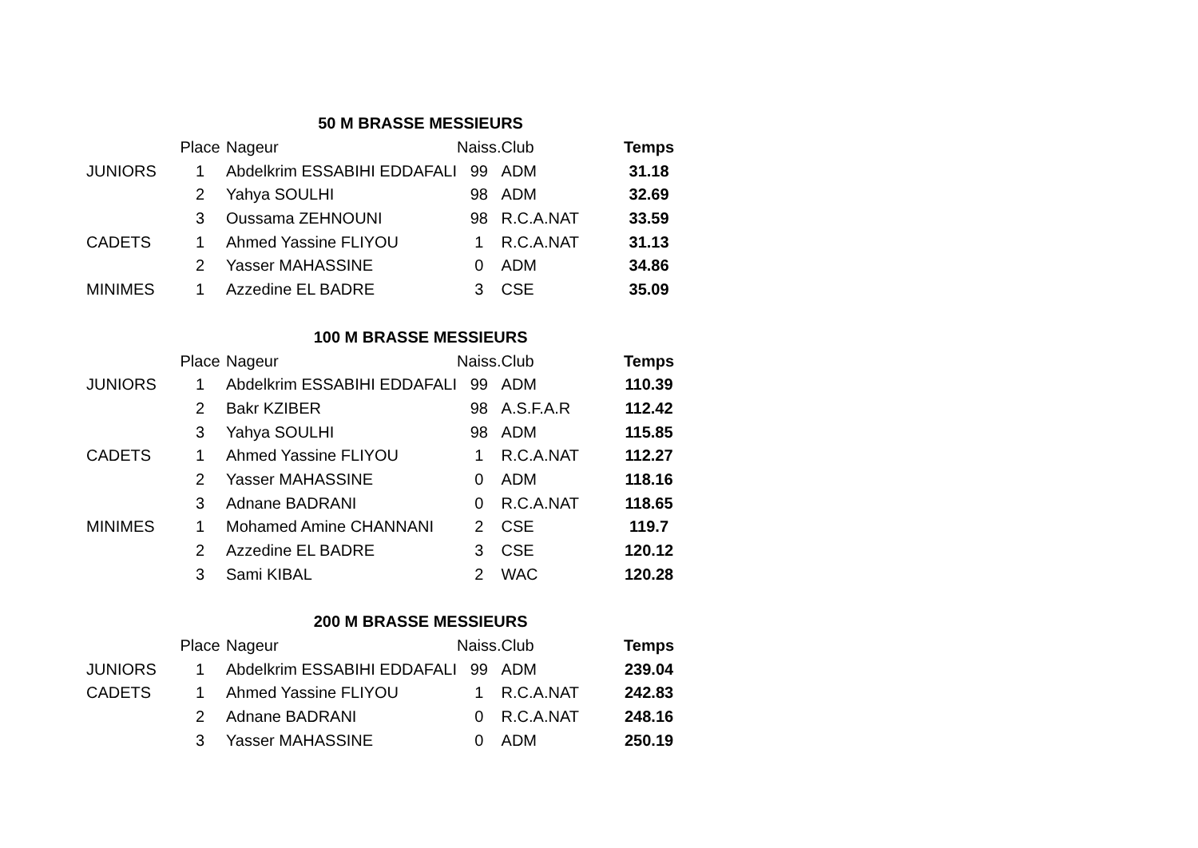| 50 M BRASSE MESSIEURS | | | | | |
| --- | --- | --- | --- | --- | --- |
| | Place | Nageur | Naiss. | Club | Temps |
| JUNIORS | 1 | Abdelkrim ESSABIHI EDDAFALI | 99 | ADM | 31.18 |
| | 2 | Yahya SOULHI | 98 | ADM | 32.69 |
| | 3 | Oussama ZEHNOUNI | 98 | R.C.A.NAT | 33.59 |
| CADETS | 1 | Ahmed Yassine FLIYOU | 1 | R.C.A.NAT | 31.13 |
| | 2 | Yasser MAHASSINE | 0 | ADM | 34.86 |
| MINIMES | 1 | Azzedine EL BADRE | 3 | CSE | 35.09 |
| 100 M BRASSE MESSIEURS | | | | | |
| --- | --- | --- | --- | --- | --- |
| | Place | Nageur | Naiss. | Club | Temps |
| JUNIORS | 1 | Abdelkrim ESSABIHI EDDAFALI | 99 | ADM | 110.39 |
| | 2 | Bakr KZIBER | 98 | A.S.F.A.R | 112.42 |
| | 3 | Yahya SOULHI | 98 | ADM | 115.85 |
| CADETS | 1 | Ahmed Yassine FLIYOU | 1 | R.C.A.NAT | 112.27 |
| | 2 | Yasser MAHASSINE | 0 | ADM | 118.16 |
| | 3 | Adnane BADRANI | 0 | R.C.A.NAT | 118.65 |
| MINIMES | 1 | Mohamed Amine CHANNANI | 2 | CSE | 119.7 |
| | 2 | Azzedine EL BADRE | 3 | CSE | 120.12 |
| | 3 | Sami KIBAL | 2 | WAC | 120.28 |
| 200 M BRASSE MESSIEURS | | | | | |
| --- | --- | --- | --- | --- | --- |
| | Place | Nageur | Naiss. | Club | Temps |
| JUNIORS | 1 | Abdelkrim ESSABIHI EDDAFALI | 99 | ADM | 239.04 |
| CADETS | 1 | Ahmed Yassine FLIYOU | 1 | R.C.A.NAT | 242.83 |
| | 2 | Adnane BADRANI | 0 | R.C.A.NAT | 248.16 |
| | 3 | Yasser MAHASSINE | 0 | ADM | 250.19 |